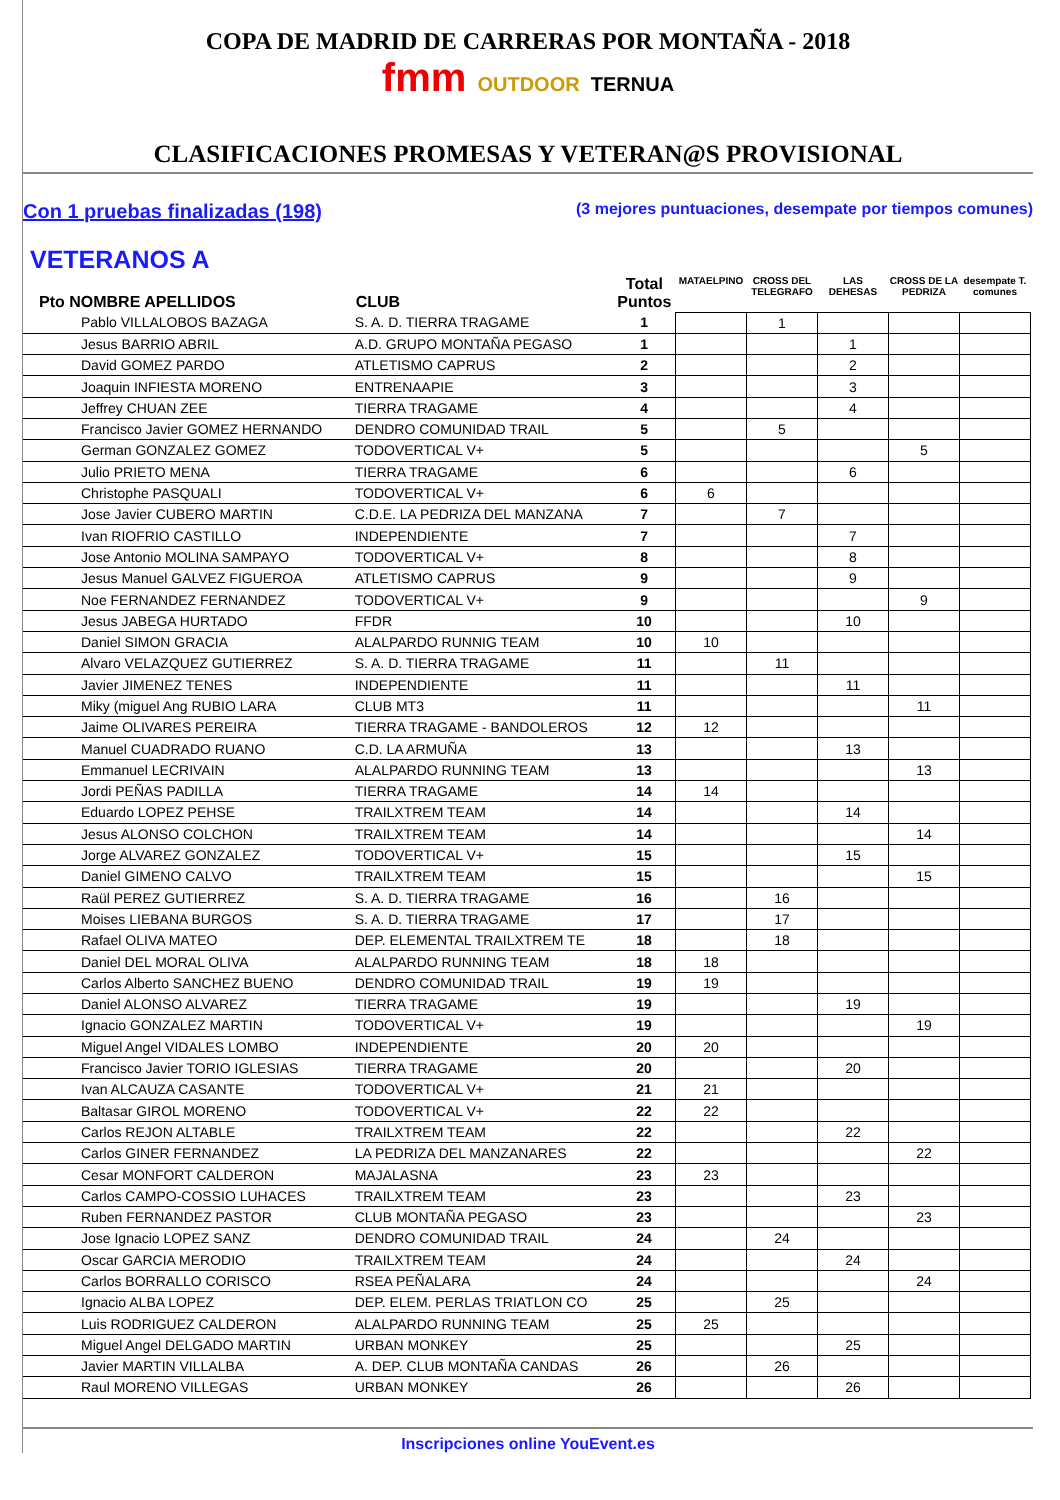COPA DE MADRID DE CARRERAS POR MONTAÑA - 2018
fmm OUTDOOR TERNUA
CLASIFICACIONES PROMESAS Y VETERAN@S PROVISIONAL
Con 1 pruebas finalizadas (198) (3 mejores puntuaciones, desempate por tiempos comunes)
VETERANOS A
| Pto NOMBRE APELLIDOS | CLUB | Total Puntos | MATAELPINO | CROSS DEL TELEGRAFO | LAS DEHESAS | CROSS DE LA PEDRIZA | desempate T. comunes |
| --- | --- | --- | --- | --- | --- | --- | --- |
| Pablo VILLALOBOS BAZAGA | S. A. D. TIERRA TRAGAME | 1 | | 1 | | | |
| Jesus BARRIO ABRIL | A.D. GRUPO MONTAÑA PEGASO | 1 | | | 1 | | |
| David GOMEZ PARDO | ATLETISMO CAPRUS | 2 | | | 2 | | |
| Joaquin INFIESTA MORENO | ENTRENAAPIE | 3 | | | 3 | | |
| Jeffrey CHUAN ZEE | TIERRA TRAGAME | 4 | | | 4 | | |
| Francisco Javier GOMEZ HERNANDO | DENDRO COMUNIDAD TRAIL | 5 | | 5 | | | |
| German GONZALEZ GOMEZ | TODOVERTICAL V+ | 5 | | | | 5 | |
| Julio PRIETO MENA | TIERRA TRAGAME | 6 | | | 6 | | |
| Christophe PASQUALI | TODOVERTICAL V+ | 6 | 6 | | | | |
| Jose Javier CUBERO MARTIN | C.D.E. LA PEDRIZA DEL MANZANA | 7 | | 7 | | | |
| Ivan RIOFRIO CASTILLO | INDEPENDIENTE | 7 | | | 7 | | |
| Jose Antonio MOLINA SAMPAYO | TODOVERTICAL V+ | 8 | | | 8 | | |
| Jesus Manuel GALVEZ FIGUEROA | ATLETISMO CAPRUS | 9 | | | 9 | | |
| Noe FERNANDEZ FERNANDEZ | TODOVERTICAL V+ | 9 | | | | 9 | |
| Jesus JABEGA HURTADO | FFDR | 10 | | | 10 | | |
| Daniel SIMON GRACIA | ALALPARDO RUNNIG TEAM | 10 | 10 | | | | |
| Alvaro VELAZQUEZ GUTIERREZ | S. A. D. TIERRA TRAGAME | 11 | | 11 | | | |
| Javier JIMENEZ TENES | INDEPENDIENTE | 11 | | | 11 | | |
| Miky (miguel Ang RUBIO LARA | CLUB MT3 | 11 | | | | 11 | |
| Jaime OLIVARES PEREIRA | TIERRA TRAGAME - BANDOLEROS | 12 | 12 | | | | |
| Manuel CUADRADO RUANO | C.D. LA ARMUÑA | 13 | | | 13 | | |
| Emmanuel LECRIVAIN | ALALPARDO RUNNING TEAM | 13 | | | | 13 | |
| Jordi PEÑAS PADILLA | TIERRA TRAGAME | 14 | 14 | | | | |
| Eduardo LOPEZ PEHSE | TRAILXTREM TEAM | 14 | | | 14 | | |
| Jesus ALONSO COLCHON | TRAILXTREM TEAM | 14 | | | | 14 | |
| Jorge ALVAREZ GONZALEZ | TODOVERTICAL V+ | 15 | | | 15 | | |
| Daniel GIMENO CALVO | TRAILXTREM TEAM | 15 | | | | 15 | |
| Raül PEREZ GUTIERREZ | S. A. D. TIERRA TRAGAME | 16 | | 16 | | | |
| Moises LIEBANA BURGOS | S. A. D. TIERRA TRAGAME | 17 | | 17 | | | |
| Rafael OLIVA MATEO | DEP. ELEMENTAL TRAILXTREM TE | 18 | | 18 | | | |
| Daniel DEL MORAL OLIVA | ALALPARDO RUNNING TEAM | 18 | 18 | | | | |
| Carlos Alberto SANCHEZ BUENO | DENDRO COMUNIDAD TRAIL | 19 | 19 | | | | |
| Daniel ALONSO ALVAREZ | TIERRA TRAGAME | 19 | | | 19 | | |
| Ignacio GONZALEZ MARTIN | TODOVERTICAL V+ | 19 | | | | 19 | |
| Miguel Angel VIDALES LOMBO | INDEPENDIENTE | 20 | 20 | | | | |
| Francisco Javier TORIO IGLESIAS | TIERRA TRAGAME | 20 | | | 20 | | |
| Ivan ALCAUZA CASANTE | TODOVERTICAL V+ | 21 | 21 | | | | |
| Baltasar GIROL MORENO | TODOVERTICAL V+ | 22 | 22 | | | | |
| Carlos REJON ALTABLE | TRAILXTREM TEAM | 22 | | | 22 | | |
| Carlos GINER FERNANDEZ | LA PEDRIZA DEL MANZANARES | 22 | | | | 22 | |
| Cesar MONFORT CALDERON | MAJALASNA | 23 | 23 | | | | |
| Carlos CAMPO-COSSIO LUHACES | TRAILXTREM TEAM | 23 | | | 23 | | |
| Ruben FERNANDEZ PASTOR | CLUB MONTAÑA PEGASO | 23 | | | | 23 | |
| Jose Ignacio LOPEZ SANZ | DENDRO COMUNIDAD TRAIL | 24 | | 24 | | | |
| Oscar GARCIA MERODIO | TRAILXTREM TEAM | 24 | | | 24 | | |
| Carlos BORRALLO CORISCO | RSEA PEÑALARA | 24 | | | | 24 | |
| Ignacio ALBA LOPEZ | DEP. ELEM. PERLAS TRIATLON CO | 25 | | 25 | | | |
| Luis RODRIGUEZ CALDERON | ALALPARDO RUNNING TEAM | 25 | 25 | | | | |
| Miguel Angel DELGADO MARTIN | URBAN MONKEY | 25 | | | 25 | | |
| Javier MARTIN VILLALBA | A. DEP. CLUB MONTAÑA CANDAS | 26 | | 26 | | | |
| Raul MORENO VILLEGAS | URBAN MONKEY | 26 | | | 26 | | |
Inscripciones online YouEvent.es